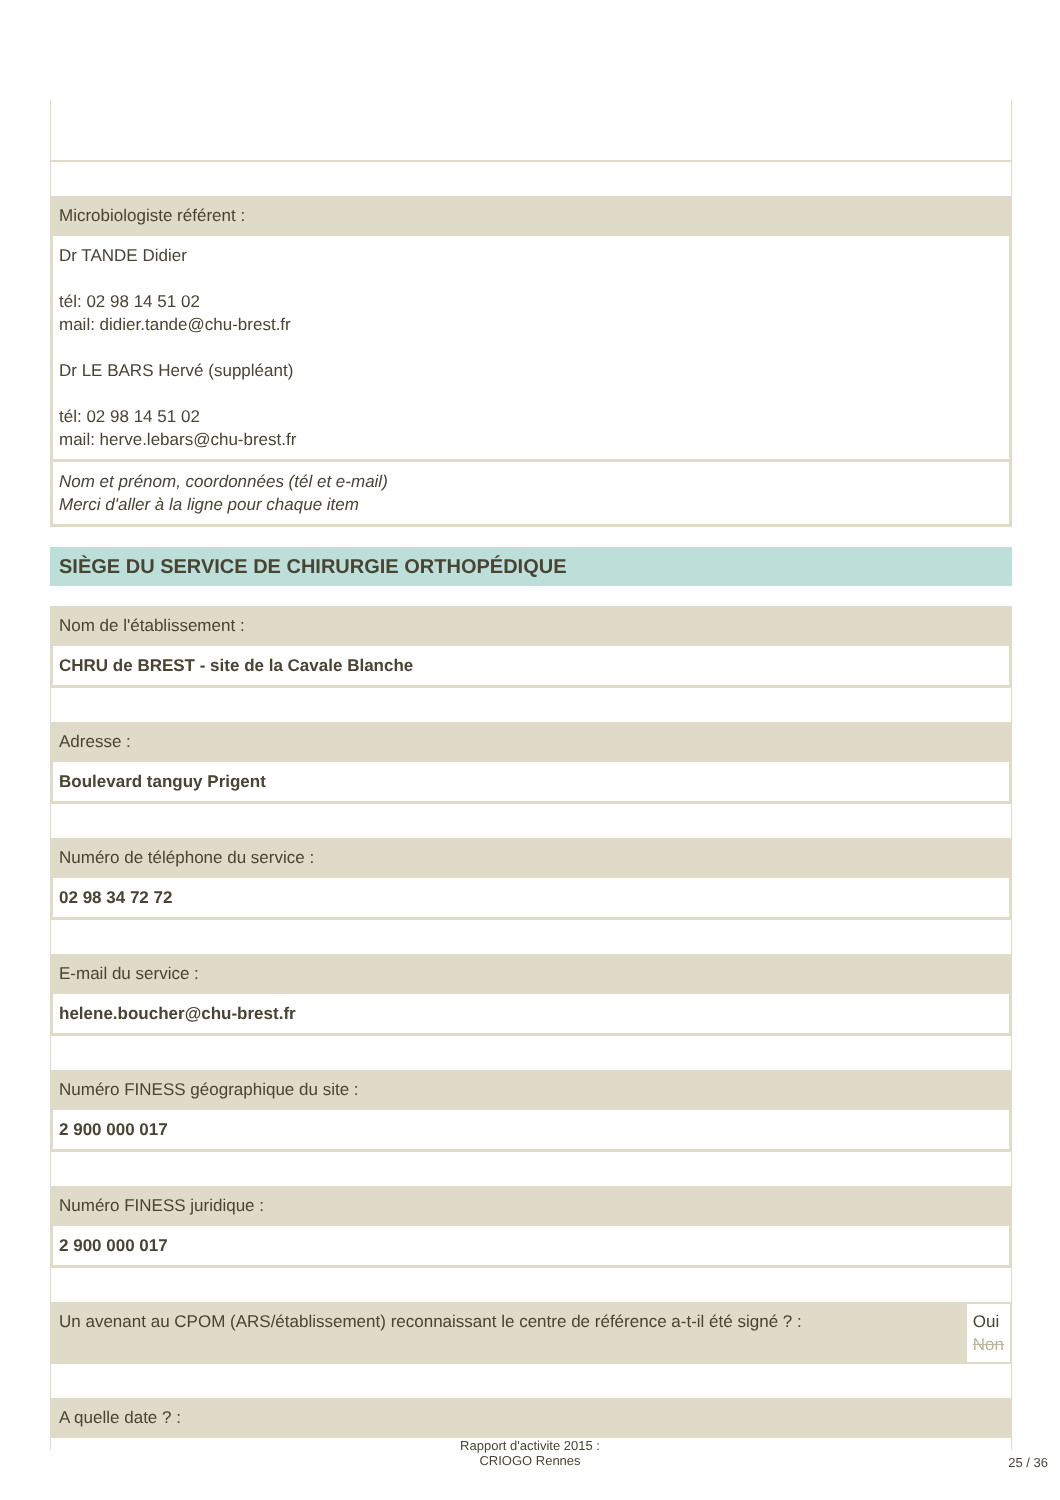Microbiologiste référent :
Dr TANDE Didier
tél: 02 98 14 51 02
mail: didier.tande@chu-brest.fr
Dr LE BARS Hervé (suppléant)
tél: 02 98 14 51 02
mail: herve.lebars@chu-brest.fr
Nom et prénom, coordonnées (tél et e-mail)
Merci d'aller à la ligne pour chaque item
SIÈGE DU SERVICE DE CHIRURGIE ORTHOPÉDIQUE
Nom de l'établissement :
CHRU de BREST - site de la Cavale Blanche
Adresse :
Boulevard tanguy Prigent
Numéro de téléphone du service :
02 98 34 72 72
E-mail du service :
helene.boucher@chu-brest.fr
Numéro FINESS géographique du site :
2 900 000 017
Numéro FINESS juridique :
2 900 000 017
Un avenant au CPOM (ARS/établissement) reconnaissant le centre de référence a-t-il été signé ? : Oui
Non
A quelle date ? :
Rapport d'activite 2015 :
CRIOGO Rennes
25 / 36